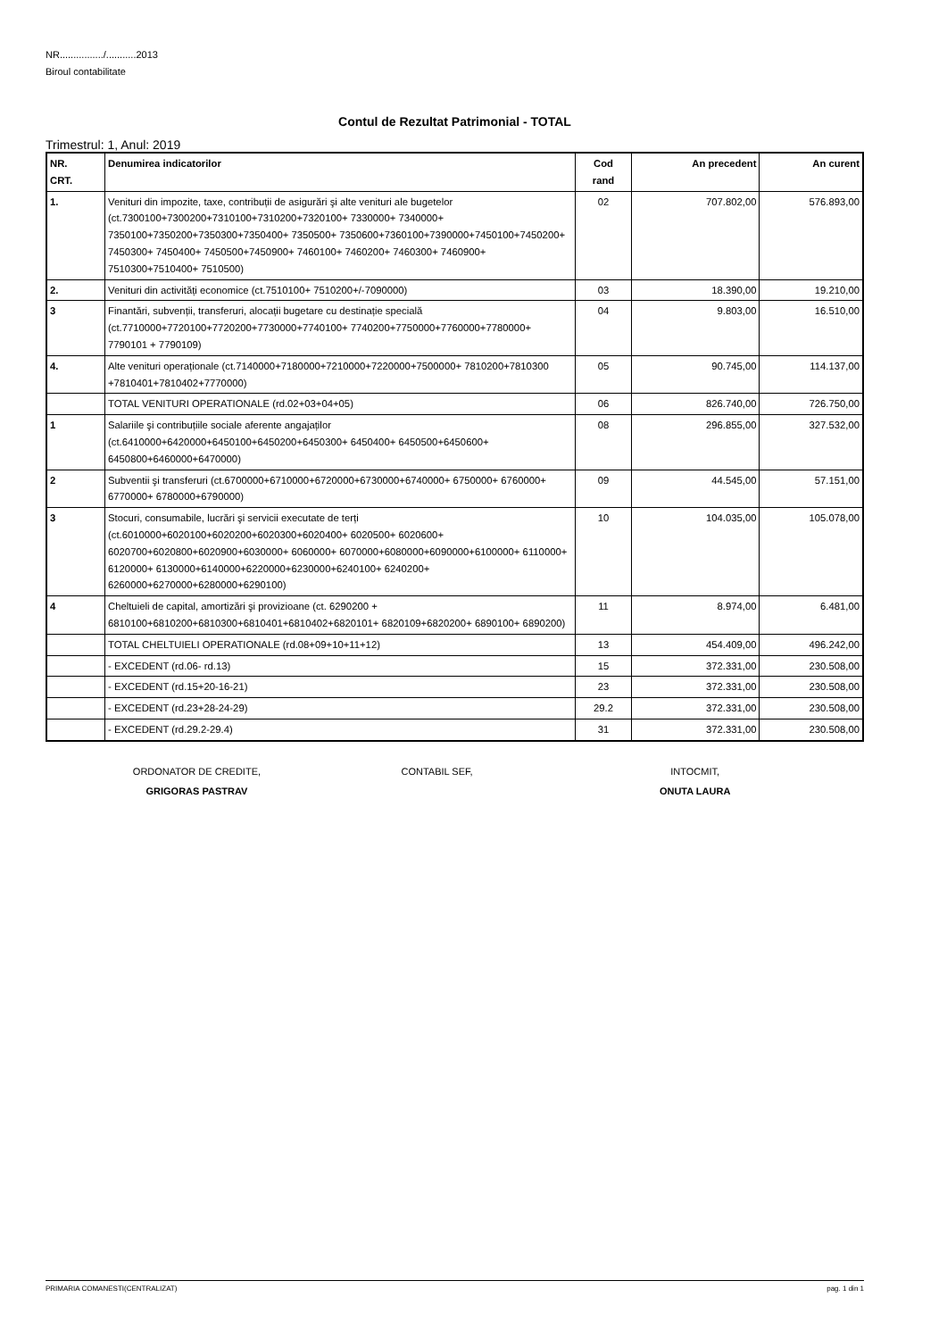NR................/...........2013
Biroul contabilitate
Contul de Rezultat Patrimonial - TOTAL
Trimestrul: 1, Anul: 2019
| NR. CRT. | Denumirea indicatorilor | Cod rand | An precedent | An curent |
| --- | --- | --- | --- | --- |
| 1. | Venituri din impozite, taxe, contribuții de asigurări şi alte venituri ale bugetelor (ct.7300100+7300200+7310100+7310200+7320100+ 7330000+ 7340000+ 7350100+7350200+7350300+7350400+ 7350500+ 7350600+7360100+7390000+7450100+7450200+ 7450300+ 7450400+ 7450500+7450900+ 7460100+ 7460200+ 7460300+ 7460900+ 7510300+7510400+ 7510500) | 02 | 707.802,00 | 576.893,00 |
| 2. | Venituri din activități economice (ct.7510100+ 7510200+/-7090000) | 03 | 18.390,00 | 19.210,00 |
| 3 | Finantări, subvenții, transferuri, alocații bugetare cu destinație specială (ct.7710000+7720100+7720200+7730000+7740100+ 7740200+7750000+7760000+7780000+ 7790101 + 7790109) | 04 | 9.803,00 | 16.510,00 |
| 4. | Alte venituri operaționale (ct.7140000+7180000+7210000+7220000+7500000+ 7810200+7810300 +7810401+7810402+7770000) | 05 | 90.745,00 | 114.137,00 |
| | TOTAL VENITURI OPERATIONALE (rd.02+03+04+05) | 06 | 826.740,00 | 726.750,00 |
| 1 | Salariile şi contribuțiile sociale aferente angajaților (ct.6410000+6420000+6450100+6450200+6450300+ 6450400+ 6450500+6450600+ 6450800+6460000+6470000) | 08 | 296.855,00 | 327.532,00 |
| 2 | Subventii şi transferuri (ct.6700000+6710000+6720000+6730000+6740000+ 6750000+ 6760000+ 6770000+ 6780000+6790000) | 09 | 44.545,00 | 57.151,00 |
| 3 | Stocuri, consumabile, lucrări şi servicii executate de terți (ct.6010000+6020100+6020200+6020300+6020400+ 6020500+ 6020600+ 6020700+6020800+6020900+6030000+ 6060000+ 6070000+6080000+6090000+6100000+ 6110000+ 6120000+ 6130000+6140000+6220000+6230000+6240100+ 6240200+ 6260000+6270000+6280000+6290100) | 10 | 104.035,00 | 105.078,00 |
| 4 | Cheltuieli de capital, amortizări şi provizioane (ct. 6290200 + 6810100+6810200+6810300+6810401+6810402+6820101+ 6820109+6820200+ 6890100+ 6890200) | 11 | 8.974,00 | 6.481,00 |
| | TOTAL CHELTUIELI OPERATIONALE (rd.08+09+10+11+12) | 13 | 454.409,00 | 496.242,00 |
| | - EXCEDENT (rd.06- rd.13) | 15 | 372.331,00 | 230.508,00 |
| | - EXCEDENT (rd.15+20-16-21) | 23 | 372.331,00 | 230.508,00 |
| | - EXCEDENT (rd.23+28-24-29) | 29.2 | 372.331,00 | 230.508,00 |
| | - EXCEDENT (rd.29.2-29.4) | 31 | 372.331,00 | 230.508,00 |
ORDONATOR DE CREDITE,
GRIGORAS PASTRAV
CONTABIL SEF, INTOCMIT,
ONUTA LAURA
PRIMARIA COMANESTI(CENTRALIZAT) pag. 1 din 1